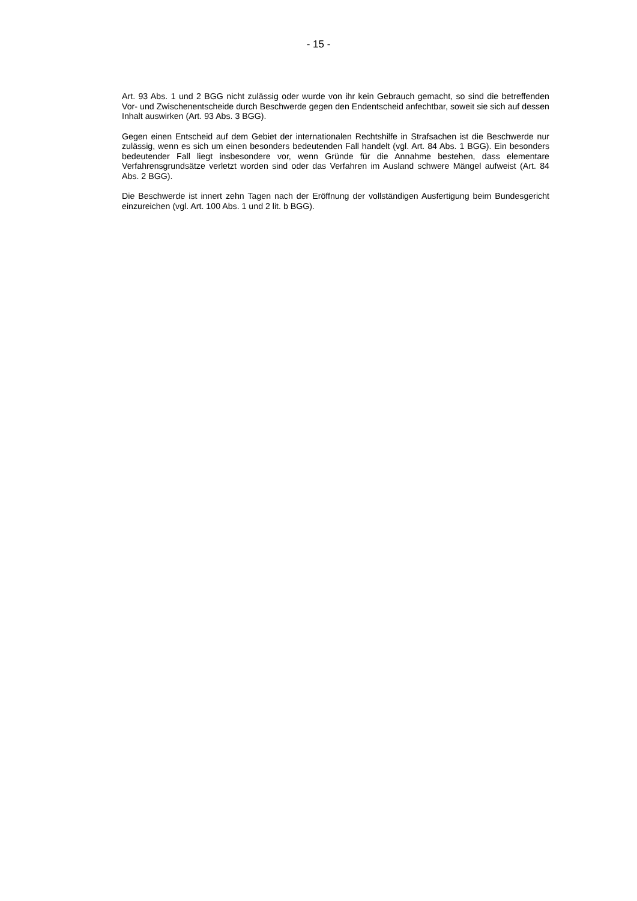- 15 -
Art. 93 Abs. 1 und 2 BGG nicht zulässig oder wurde von ihr kein Gebrauch gemacht, so sind die betreffenden Vor- und Zwischenentscheide durch Beschwerde gegen den Endentscheid anfechtbar, soweit sie sich auf dessen Inhalt auswirken (Art. 93 Abs. 3 BGG).
Gegen einen Entscheid auf dem Gebiet der internationalen Rechtshilfe in Strafsachen ist die Beschwerde nur zulässig, wenn es sich um einen besonders bedeutenden Fall handelt (vgl. Art. 84 Abs. 1 BGG). Ein besonders bedeutender Fall liegt insbesondere vor, wenn Gründe für die Annahme bestehen, dass elementare Verfahrensgrundsätze verletzt worden sind oder das Verfahren im Ausland schwere Mängel aufweist (Art. 84 Abs. 2 BGG).
Die Beschwerde ist innert zehn Tagen nach der Eröffnung der vollständigen Ausfertigung beim Bundesgericht einzureichen (vgl. Art. 100 Abs. 1 und 2 lit. b BGG).